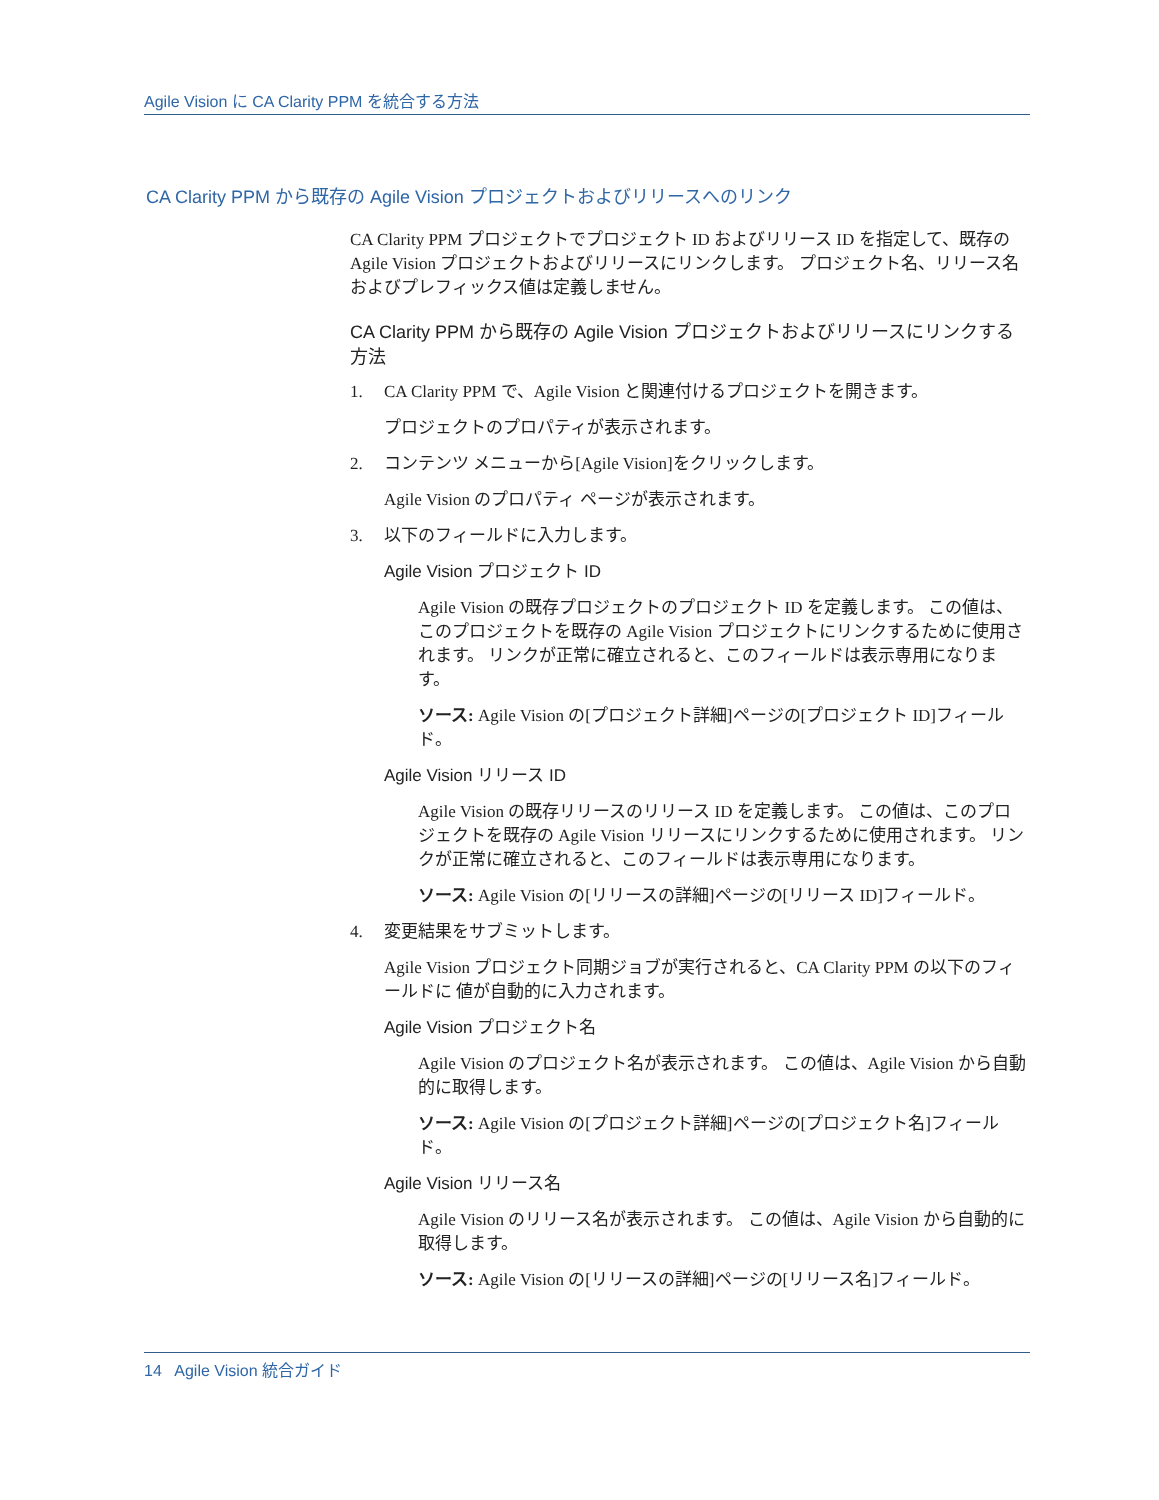Agile Vision に CA Clarity PPM を統合する方法
CA Clarity PPM から既存の Agile Vision プロジェクトおよびリリースへのリンク
CA Clarity PPM プロジェクトでプロジェクト ID およびリリース ID を指定して、既存の Agile Vision プロジェクトおよびリリースにリンクします。 プロジェクト名、リリース名およびプレフィックス値は定義しません。
CA Clarity PPM から既存の Agile Vision プロジェクトおよびリリースにリンクする方法
1. CA Clarity PPM で、Agile Vision と関連付けるプロジェクトを開きます。
プロジェクトのプロパティが表示されます。
2. コンテンツ メニューから[Agile Vision]をクリックします。
Agile Vision のプロパティ ページが表示されます。
3. 以下のフィールドに入力します。
Agile Vision プロジェクト ID
Agile Vision の既存プロジェクトのプロジェクト ID を定義します。 この値は、このプロジェクトを既存の Agile Vision プロジェクトにリンクするために使用されます。 リンクが正常に確立されると、このフィールドは表示専用になります。
ソース: Agile Vision の[プロジェクト詳細]ページの[プロジェクト ID]フィールド。
Agile Vision リリース ID
Agile Vision の既存リリースのリリース ID を定義します。 この値は、このプロジェクトを既存の Agile Vision リリースにリンクするために使用されます。 リンクが正常に確立されると、このフィールドは表示専用になります。
ソース: Agile Vision の[リリースの詳細]ページの[リリース ID]フィールド。
4. 変更結果をサブミットします。
Agile Vision プロジェクト同期ジョブが実行されると、CA Clarity PPM の以下のフィールドに 値が自動的に入力されます。
Agile Vision プロジェクト名
Agile Vision のプロジェクト名が表示されます。 この値は、Agile Vision から自動的に取得します。
ソース: Agile Vision の[プロジェクト詳細]ページの[プロジェクト名]フィールド。
Agile Vision リリース名
Agile Vision のリリース名が表示されます。 この値は、Agile Vision から自動的に取得します。
ソース: Agile Vision の[リリースの詳細]ページの[リリース名]フィールド。
14 Agile Vision 統合ガイド